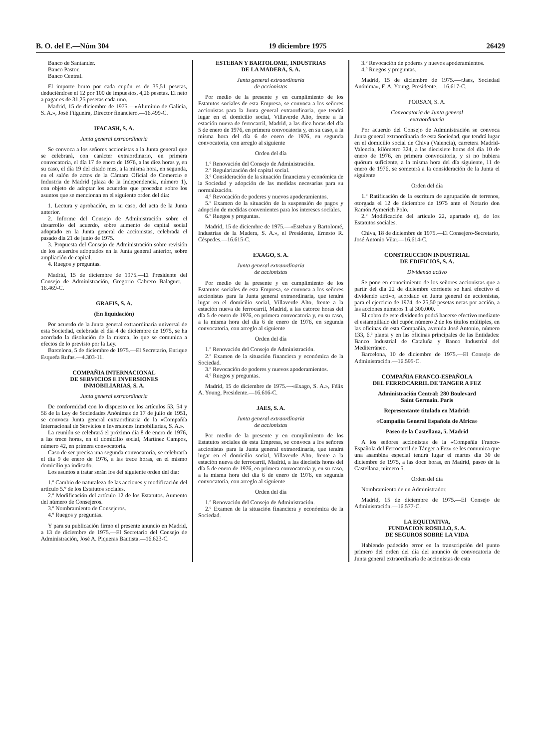B. O. del E.—Núm 304 19 diciembre 1975 26429
Banco de Santander.
Banco Pastor.
Banco Central.
El importe bruto por cada cupón es de 35,51 pesetas, deduciéndose el 12 por 100 de impuestos, 4,26 pesetas. El neto a pagar es de 31,25 pesetas cada uno.
Madrid, 15 de diciembre de 1975.—«Aluminio de Galicia, S. A.», José Filgueira, Director financiero.—16.499-C.
IFACASH, S. A.
Junta general extraordinaria
Se convoca a los señores accionistas a la Junta general que se celebrará, con carácter extraordinario, en primera convocatoria, el día 17 de enero de 1976, a las diez horas y, en su caso, el día 19 del citado mes, a la misma hora, en segunda, en el salón de actos de la Cámara Oficial de Comercio e Industria de Madrid (plaza de la Independencia, número 1), con objeto de adoptar los acuerdos que procedan sobre los asuntos que se mencionan en el siguiente orden del día:
1. Lectura y aprobación, en su caso, del acta de la Junta anterior.
2. Informe del Consejo de Administración sobre el desarrollo del acuerdo, sobre aumento de capital social adoptado en la Junta general de accionistas, celebrada el pasado día 21 de junio de 1975.
3. Propuesta del Consejo de Administración sobre revisión de los acuerdos adoptados en la Junta general anterior, sobre ampliación de capital.
4. Ruegos y preguntas.
Madrid, 15 de diciembre de 1975.—El Presidente del Consejo de Administración, Gregorio Cabrero Balaguer.—16.469-C.
GRAFIS, S. A.
(En liquidación)
Por acuerdo de la Junta general extraordinaria universal de esta Sociedad, celebrada el día 4 de diciembre de 1975, se ha acordado la disolución de la misma, lo que se comunica a efectos de lo previsto por la Ley.
Barcelona, 5 de diciembre de 1975.—El Secretario, Enrique Esquefa Rufas.—4.303-11.
COMPAÑIA INTERNACIONAL
DE SERVICIOS E INVERSIONES
INMOBILIARIAS, S. A.
Junta general extraordinaria
De conformidad con lo dispuesto en los artículos 53, 54 y 56 de la Ley de Sociedades Anónimas de 17 de julio de 1951, se convoca Junta general extraordinaria de la «Compañía Internacional de Servicios e Inversiones Inmobiliarias, S. A.».
La reunión se celebrará el próximo día 8 de enero de 1976, a las trece horas, en el domicilio social, Martínez Campos, número 42, en primera convocatoria.
Caso de ser precisa una segunda convocatoria, se celebraría el día 9 de enero de 1976, a las trece horas, en el mismo domicilio ya indicado.
Los asuntos a tratar serán los del siguiente orden del día:
1.º Cambio de naturaleza de las acciones y modificación del artículo 5.º de los Estatutos sociales.
2.º Modificación del artículo 12 de los Estatutos. Aumento del número de Consejeros.
3.º Nombramiento de Consejeros.
4.º Ruegos y preguntas.
Y para su publicación firmo el presente anuncio en Madrid, a 13 de diciembre de 1975.—El Secretario del Consejo de Administración, José A. Piqueras Bautista.—16.623-C.
ESTEBAN Y BARTOLOME, INDUSTRIAS
DE LA MADERA, S. A.
Junta general extraordinaria
de accionistas
Por medio de la presente y en cumplimiento de los Estatutos sociales de esta Empresa, se convoca a los señores accionistas para la Junta general extraordinaria, que tendrá lugar en el domicilio social, Villaverde Alto, frente a la estación nueva de ferrocarril, Madrid, a las diez horas del día 5 de enero de 1976, en primera convocatoria y, en su caso, a la misma hora del día 6 de enero de 1976, en segunda convocatoria, con arreglo al siguiente
Orden del día
1.º Renovación del Consejo de Administración.
2.º Regularización del capital social.
3.º Consideración de la situación financiera y económica de la Sociedad y adopción de las medidas necesarias para su normalización.
4.º Revocación de poderes y nuevos apoderamientos.
5.º Examen de la situación de la suspensión de pagos y adopción de medidas convenientes para los intereses sociales.
6.º Ruegos y preguntas.
Madrid, 15 de diciembre de 1975.—«Esteban y Bartolomé, Industrias de la Madera, S. A.», el Presidente, Ernesto R. Céspedes.—16.615-C.
EXAGO, S. A.
Junta general extraordinaria
de accionistas
Por medio de la presente y en cumplimiento de los Estatutos sociales de esta Empresa, se convoca a los señores accionistas para la Junta general extraordinaria, que tendrá lugar en el domicilio social, Villaverde Alto, frente a la estación nueva de ferrocarril, Madrid, a las catorce horas del día 5 de enero de 1976, en primera convocatoria y, en su caso, a la misma hora del día 6 de enero de 1976, en segunda convocatoria, con arreglo al siguiente
Orden del día
1.º Renovación del Consejo de Administración.
2.º Examen de la situación financiera y económica de la Sociedad.
3.º Revocación de poderes y nuevos apoderamientos.
4.º Ruegos y preguntas.
Madrid, 15 de diciembre de 1975.—«Exago, S. A.», Félix A. Young, Presidente.—16.616-C.
JAES, S. A.
Junta general extraordinaria
de accionistas
Por medio de la presente y en cumplimiento de los Estatutos sociales de esta Empresa, se convoca a los señores accionistas para la Junta general extraordinaria, que tendrá lugar en el domicilio social, Villaverde Alto, frente a la estación nueva de ferrocarril, Madrid, a las dieciséis horas del día 5 de enero de 1976, en primera convocatoria y, en su caso, a la misma hora del día 6 de enero de 1976, en segunda convocatoria, con arreglo al siguiente
Orden del día
1.º Renovación del Consejo de Administración.
2.º Examen de la situación financiera y económica de la Sociedad.
3.º Revocación de poderes y nuevos apoderamientos.
4.º Ruegos y preguntas.
Madrid, 15 de diciembre de 1975.—«Jaes, Sociedad Anónima», F. A. Young, Presidente.—16.617-C.
PORSAN, S. A.
Convocatoria de Junta general
extraordinaria
Por acuerdo del Consejo de Administración se convoca Junta general extraordinaria de esta Sociedad, que tendrá lugar en el domicilio social de Chiva (Valencia), carretera Madrid-Valencia, kilómetro 324, a las diecisiete horas del día 10 de enero de 1976, en primera convocatoria, y si no hubiera quórum suficiente, a la misma hora del día siguiente, 11 de enero de 1976, se someterá a la consideración de la Junta el siguiente
Orden del día
1.º Ratificación de la escritura de agrupación de terrenos, otorgada el 12 de diciembre de 1975 ante el Notario don Ramón Aymerich Polo.
2.º Modificación del artículo 22, apartado e), de los Estatutos sociales.
Chiva, 18 de diciembre de 1975.—El Consejero-Secretario, José Antonio Vilar.—16.614-C.
CONSTRUCCION INDUSTRIAL
DE EDIFICIOS, S. A.
Dividendo activo
Se pone en conocimiento de los señores accionistas que a partir del día 22 de diciembre corriente se hará efectivo el dividendo activo, acordado en Junta general de accionistas, para el ejercicio de 1974, de 25,50 pesetas netas por acción, a las acciones números 1 al 300.000.
El cobro de este dividendo podrá hacerse efectivo mediante el estampillado del cupón número 2 de los títulos múltiples, en las oficinas de esta Compañía, avenida José Antonio, número 133, 6.ª planta y en las oficinas principales de las Entidades: Banco Industrial de Cataluña y Banco Industrial del Mediterráneo.
Barcelona, 10 de diciembre de 1975.—El Consejo de Administración.—16.595-C.
COMPAÑIA FRANCO-ESPAÑOLA
DEL FERROCARRIL DE TANGER A FEZ
Administración Central: 280 Boulevard
Saint Germain. París
Representante titulado en Madrid:
«Compañía General Española de Africa»
Paseo de la Castellana, 5. Madrid
A los señores accionistas de la «Compañía Franco-Española del Ferrocarril de Tánger a Fez» se les comunica que una asamblea especial tendrá lugar el martes día 30 de diciembre de 1975, a las doce horas, en Madrid, paseo de la Castellana, número 5.
Orden del día
Nombramiento de un Administrador.
Madrid, 15 de diciembre de 1975.—El Consejo de Administración.—16.577-C.
LA EQUITATIVA,
FUNDACION ROSILLO, S. A.
DE SEGUROS SOBRE LA VIDA
Habiendo padecido error en la transcripción del punto primero del orden del día del anuncio de convocatoria de Junta general extraordinaria de accionistas de esta